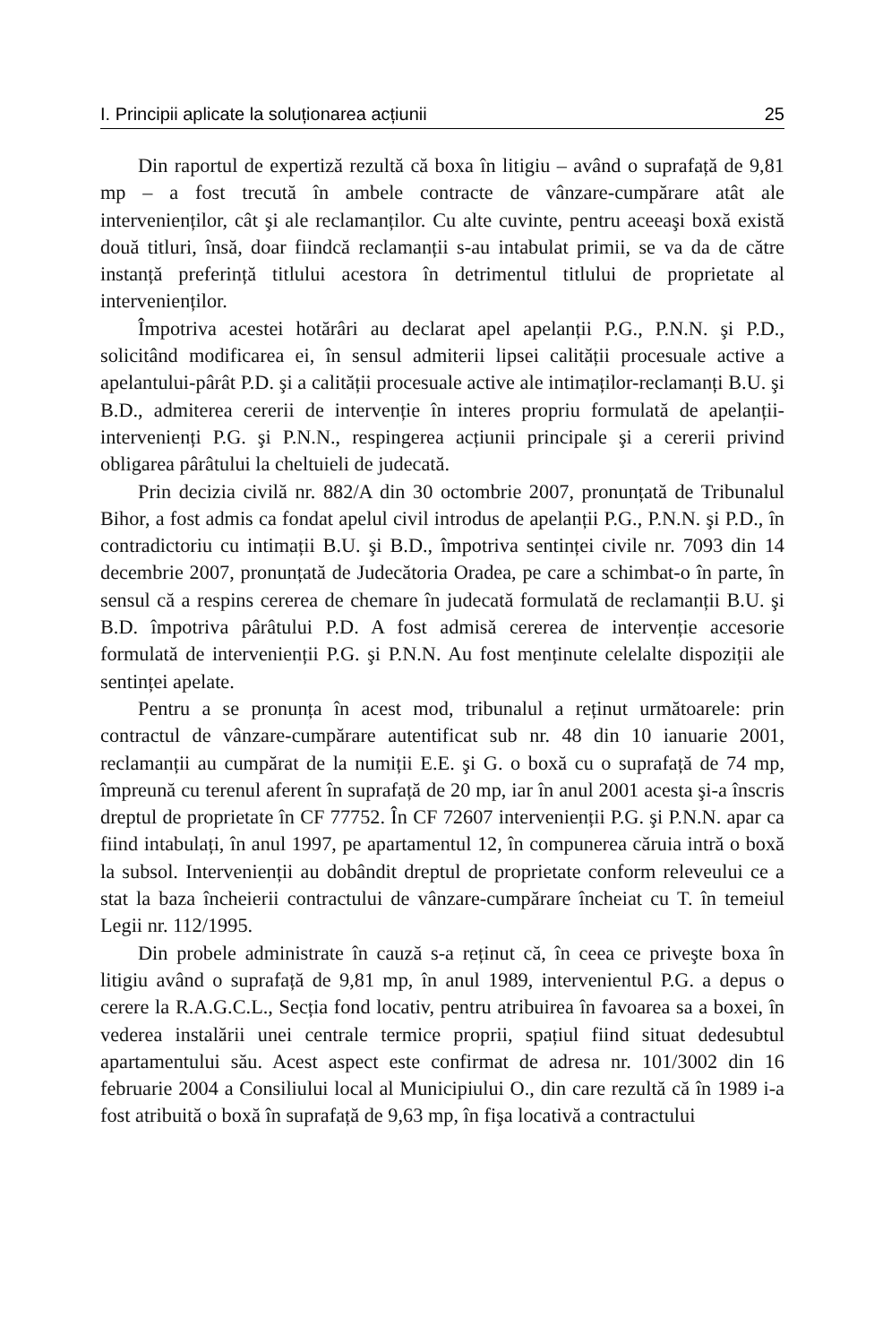I. Principii aplicate la soluționarea acțiunii 25
Din raportul de expertiză rezultă că boxa în litigiu – având o suprafață de 9,81 mp – a fost trecută în ambele contracte de vânzare-cumpărare atât ale intervenienților, cât şi ale reclamanților. Cu alte cuvinte, pentru aceeaşi boxă există două titluri, însă, doar fiindcă reclamanții s-au intabulat primii, se va da de către instanță preferință titlului acestora în detrimentul titlului de proprietate al intervenienților.
Împotriva acestei hotărâri au declarat apel apelanții P.G., P.N.N. şi P.D., solicitând modificarea ei, în sensul admiterii lipsei calității procesuale active a apelantului-pârât P.D. şi a calității procesuale active ale intimaților-reclamanți B.U. şi B.D., admiterea cererii de intervenție în interes propriu formulată de apelanții-intervenienți P.G. şi P.N.N., respingerea acțiunii principale şi a cererii privind obligarea pârâtului la cheltuieli de judecată.
Prin decizia civilă nr. 882/A din 30 octombrie 2007, pronunțată de Tribunalul Bihor, a fost admis ca fondat apelul civil introdus de apelanții P.G., P.N.N. şi P.D., în contradictoriu cu intimații B.U. şi B.D., împotriva sentinței civile nr. 7093 din 14 decembrie 2007, pronunțată de Judecătoria Oradea, pe care a schimbat-o în parte, în sensul că a respins cererea de chemare în judecată formulată de reclamanții B.U. şi B.D. împotriva pârâtului P.D. A fost admisă cererea de intervenție accesorie formulată de intervenienții P.G. şi P.N.N. Au fost menținute celelalte dispoziții ale sentinței apelate.
Pentru a se pronunța în acest mod, tribunalul a reținut următoarele: prin contractul de vânzare-cumpărare autentificat sub nr. 48 din 10 ianuarie 2001, reclamanții au cumpărat de la numiții E.E. şi G. o boxă cu o suprafață de 74 mp, împreună cu terenul aferent în suprafață de 20 mp, iar în anul 2001 acesta şi-a înscris dreptul de proprietate în CF 77752. În CF 72607 intervenienții P.G. şi P.N.N. apar ca fiind intabulați, în anul 1997, pe apartamentul 12, în compunerea căruia intră o boxă la subsol. Intervenienții au dobândit dreptul de proprietate conform releveului ce a stat la baza încheierii contractului de vânzare-cumpărare încheiat cu T. în temeiul Legii nr. 112/1995.
Din probele administrate în cauză s-a reținut că, în ceea ce priveşte boxa în litigiu având o suprafață de 9,81 mp, în anul 1989, intervenientul P.G. a depus o cerere la R.A.G.C.L., Secția fond locativ, pentru atribuirea în favoarea sa a boxei, în vederea instalării unei centrale termice proprii, spațiul fiind situat dedesubtul apartamentului său. Acest aspect este confirmat de adresa nr. 101/3002 din 16 februarie 2004 a Consiliului local al Municipiului O., din care rezultă că în 1989 i-a fost atribuită o boxă în suprafață de 9,63 mp, în fişa locativă a contractului